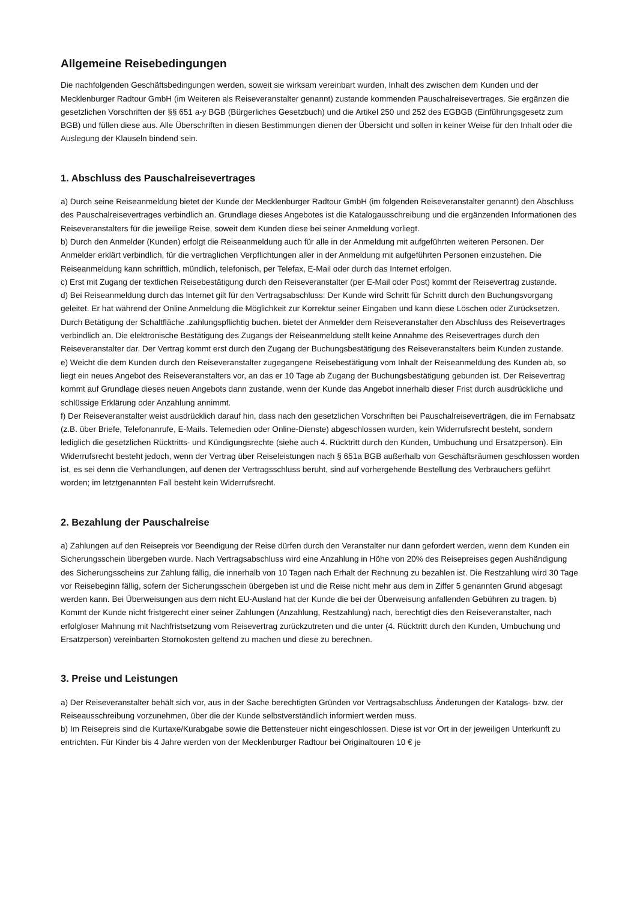Allgemeine Reisebedingungen
Die nachfolgenden Geschäftsbedingungen werden, soweit sie wirksam vereinbart wurden, Inhalt des zwischen dem Kunden und der Mecklenburger Radtour GmbH (im Weiteren als Reiseveranstalter genannt) zustande kommenden Pauschalreisevertrages. Sie ergänzen die gesetzlichen Vorschriften der §§ 651 a-y BGB (Bürgerliches Gesetzbuch) und die Artikel 250 und 252 des EGBGB (Einführungsgesetz zum BGB) und füllen diese aus. Alle Überschriften in diesen Bestimmungen dienen der Übersicht und sollen in keiner Weise für den Inhalt oder die Auslegung der Klauseln bindend sein.
1. Abschluss des Pauschalreisevertrages
a) Durch seine Reiseanmeldung bietet der Kunde der Mecklenburger Radtour GmbH (im folgenden Reiseveranstalter genannt) den Abschluss des Pauschalreisevertrages verbindlich an. Grundlage dieses Angebotes ist die Katalogausschreibung und die ergänzenden Informationen des Reiseveranstalters für die jeweilige Reise, soweit dem Kunden diese bei seiner Anmeldung vorliegt.
b) Durch den Anmelder (Kunden) erfolgt die Reiseanmeldung auch für alle in der Anmeldung mit aufgeführten weiteren Personen. Der Anmelder erklärt verbindlich, für die vertraglichen Verpflichtungen aller in der Anmeldung mit aufgeführten Personen einzustehen. Die Reiseanmeldung kann schriftlich, mündlich, telefonisch, per Telefax, E-Mail oder durch das Internet erfolgen.
c) Erst mit Zugang der textlichen Reisebestätigung durch den Reiseveranstalter (per E-Mail oder Post) kommt der Reisevertrag zustande.
d) Bei Reiseanmeldung durch das Internet gilt für den Vertragsabschluss: Der Kunde wird Schritt für Schritt durch den Buchungsvorgang geleitet. Er hat während der Online Anmeldung die Möglichkeit zur Korrektur seiner Eingaben und kann diese Löschen oder Zurücksetzen. Durch Betätigung der Schaltfläche .zahlungspflichtig buchen. bietet der Anmelder dem Reiseveranstalter den Abschluss des Reisevertrages verbindlich an. Die elektronische Bestätigung des Zugangs der Reiseanmeldung stellt keine Annahme des Reisevertrages durch den Reiseveranstalter dar. Der Vertrag kommt erst durch den Zugang der Buchungsbestätigung des Reiseveranstalters beim Kunden zustande.
e) Weicht die dem Kunden durch den Reiseveranstalter zugegangene Reisebestätigung vom Inhalt der Reiseanmeldung des Kunden ab, so liegt ein neues Angebot des Reiseveranstalters vor, an das er 10 Tage ab Zugang der Buchungsbestätigung gebunden ist. Der Reisevertrag kommt auf Grundlage dieses neuen Angebots dann zustande, wenn der Kunde das Angebot innerhalb dieser Frist durch ausdrückliche und schlüssige Erklärung oder Anzahlung annimmt.
f) Der Reiseveranstalter weist ausdrücklich darauf hin, dass nach den gesetzlichen Vorschriften bei Pauschalreiseverträgen, die im Fernabsatz (z.B. über Briefe, Telefonanrufe, E-Mails. Telemedien oder Online-Dienste) abgeschlossen wurden, kein Widerrufsrecht besteht, sondern lediglich die gesetzlichen Rücktritts- und Kündigungsrechte (siehe auch 4. Rücktritt durch den Kunden, Umbuchung und Ersatzperson). Ein Widerrufsrecht besteht jedoch, wenn der Vertrag über Reiseleistungen nach § 651a BGB außerhalb von Geschäftsräumen geschlossen worden ist, es sei denn die Verhandlungen, auf denen der Vertragsschluss beruht, sind auf vorhergehende Bestellung des Verbrauchers geführt worden; im letztgenannten Fall besteht kein Widerrufsrecht.
2. Bezahlung der Pauschalreise
a) Zahlungen auf den Reisepreis vor Beendigung der Reise dürfen durch den Veranstalter nur dann gefordert werden, wenn dem Kunden ein Sicherungsschein übergeben wurde. Nach Vertragsabschluss wird eine Anzahlung in Höhe von 20% des Reisepreises gegen Aushändigung des Sicherungsscheins zur Zahlung fällig, die innerhalb von 10 Tagen nach Erhalt der Rechnung zu bezahlen ist. Die Restzahlung wird 30 Tage vor Reisebeginn fällig, sofern der Sicherungsschein übergeben ist und die Reise nicht mehr aus dem in Ziffer 5 genannten Grund abgesagt werden kann. Bei Überweisungen aus dem nicht EU-Ausland hat der Kunde die bei der Überweisung anfallenden Gebühren zu tragen. b) Kommt der Kunde nicht fristgerecht einer seiner Zahlungen (Anzahlung, Restzahlung) nach, berechtigt dies den Reiseveranstalter, nach erfolgloser Mahnung mit Nachfristsetzung vom Reisevertrag zurückzutreten und die unter (4. Rücktritt durch den Kunden, Umbuchung und Ersatzperson) vereinbarten Stornokosten geltend zu machen und diese zu berechnen.
3. Preise und Leistungen
a) Der Reiseveranstalter behält sich vor, aus in der Sache berechtigten Gründen vor Vertragsabschluss Änderungen der Katalogs- bzw. der Reiseausschreibung vorzunehmen, über die der Kunde selbstverständlich informiert werden muss.
b) Im Reisepreis sind die Kurtaxe/Kurabgabe sowie die Bettensteuer nicht eingeschlossen. Diese ist vor Ort in der jeweiligen Unterkunft zu entrichten. Für Kinder bis 4 Jahre werden von der Mecklenburger Radtour bei Originaltouren 10 € je